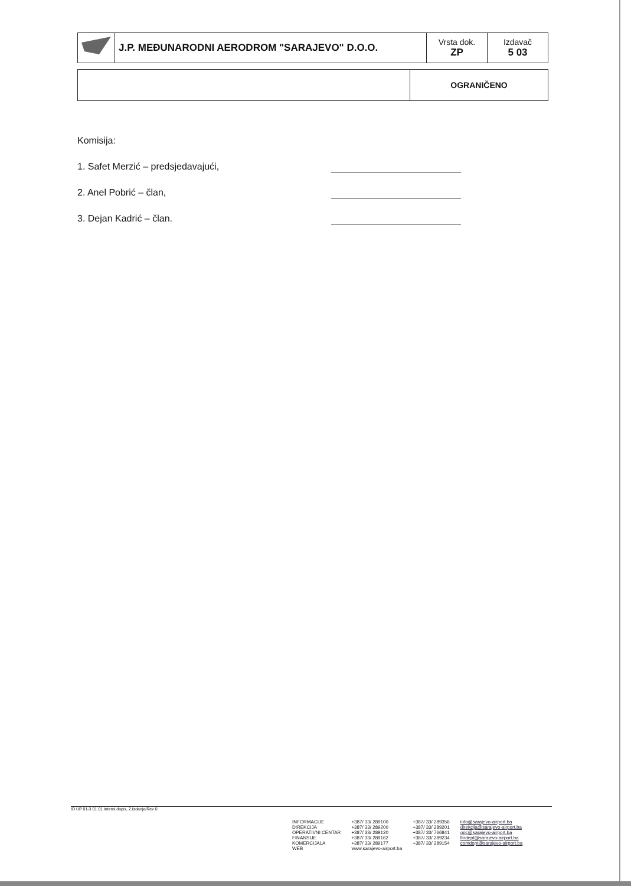| | J.P. MEĐUNARODNI AERODROM "SARAJEVO" D.O.O. | Vrsta dok. ZP | Izdavač 5 03 |
| | OGRANIČENO |
Komisija:
1. Safet Merzić – predsjedavajući,
2. Anel Pobrić – član,
3. Dejan Kadrić – član.
ID UP 01-3 01 01 Interni dopis, 2.Izdanje/Rev 0
| INFORMACIJE | +387/ 33/ 289100 | +387/ 33/ 289356 | info@sarajevo-airport.ba |
| DIREKCIJA | +387/ 33/ 289200 | +387/ 33/ 289201 | direkcija@sarajevo-airport.ba |
| OPERATIVNI CENTAR | +387/ 33/ 289120 | +387/ 33/ 766841 | opc@sarajevo-airport.ba |
| FINANSIJE | +387/ 33/ 289162 | +387/ 33/ 289234 | findept@sarajevo-airport.ba |
| KOMERCIJALA | +387/ 33/ 289177 | +387/ 33/ 289154 | comdept@sarajevo-airport.ba |
| WEB | www.sarajevo-airport.ba | | |